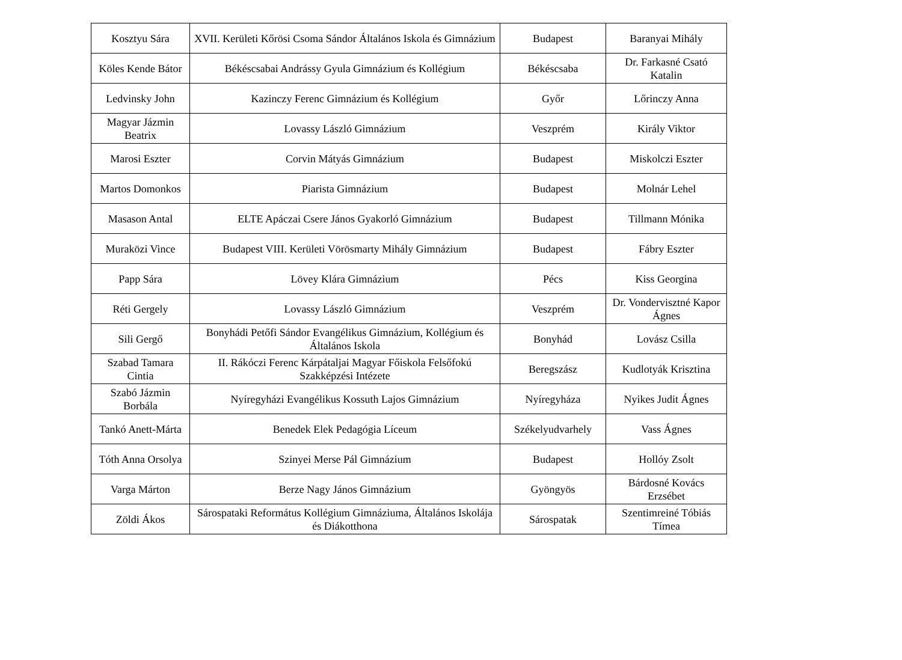| Kosztyu Sára | XVII. Kerületi Kőrösi Csoma Sándor Általános Iskola és Gimnázium | Budapest | Baranyai Mihály |
| Köles Kende Bátor | Békéscsabai Andrássy Gyula Gimnázium és Kollégium | Békéscsaba | Dr. Farkasné Csató Katalin |
| Ledvinsky John | Kazinczy Ferenc Gimnázium és Kollégium | Győr | Lőrinczy Anna |
| Magyar Jázmin Beatrix | Lovassy László Gimnázium | Veszprém | Király Viktor |
| Marosi Eszter | Corvin Mátyás Gimnázium | Budapest | Miskolczi Eszter |
| Martos Domonkos | Piarista Gimnázium | Budapest | Molnár Lehel |
| Masason Antal | ELTE Apáczai Csere János Gyakorló Gimnázium | Budapest | Tillmann Mónika |
| Muraközi Vince | Budapest VIII. Kerületi Vörösmarty Mihály Gimnázium | Budapest | Fábry Eszter |
| Papp Sára | Lövey Klára Gimnázium | Pécs | Kiss Georgina |
| Réti Gergely | Lovassy László Gimnázium | Veszprém | Dr. Vondervisztné Kapor Ágnes |
| Sili Gergő | Bonyhádi Petőfi Sándor Evangélikus Gimnázium, Kollégium és Általános Iskola | Bonyhád | Lovász Csilla |
| Szabad Tamara Cintia | II. Rákóczi Ferenc Kárpátaljai Magyar Főiskola Felsőfokú Szakképzési Intézete | Beregszász | Kudlotyák Krisztina |
| Szabó Jázmin Borbála | Nyíregyházi Evangélikus Kossuth Lajos Gimnázium | Nyíregyháza | Nyikes Judit Ágnes |
| Tankó Anett-Márta | Benedek Elek Pedagógia Líceum | Székelyudvarhely | Vass Ágnes |
| Tóth Anna Orsolya | Szinyei Merse Pál Gimnázium | Budapest | Hollóy Zsolt |
| Varga Márton | Berze Nagy János Gimnázium | Gyöngyös | Bárdosné Kovács Erzsébet |
| Zöldi Ákos | Sárospataki Református Kollégium Gimnáziuma, Általános Iskolája és Diákotthona | Sárospatak | Szentimreiné Tóbiás Tímea |